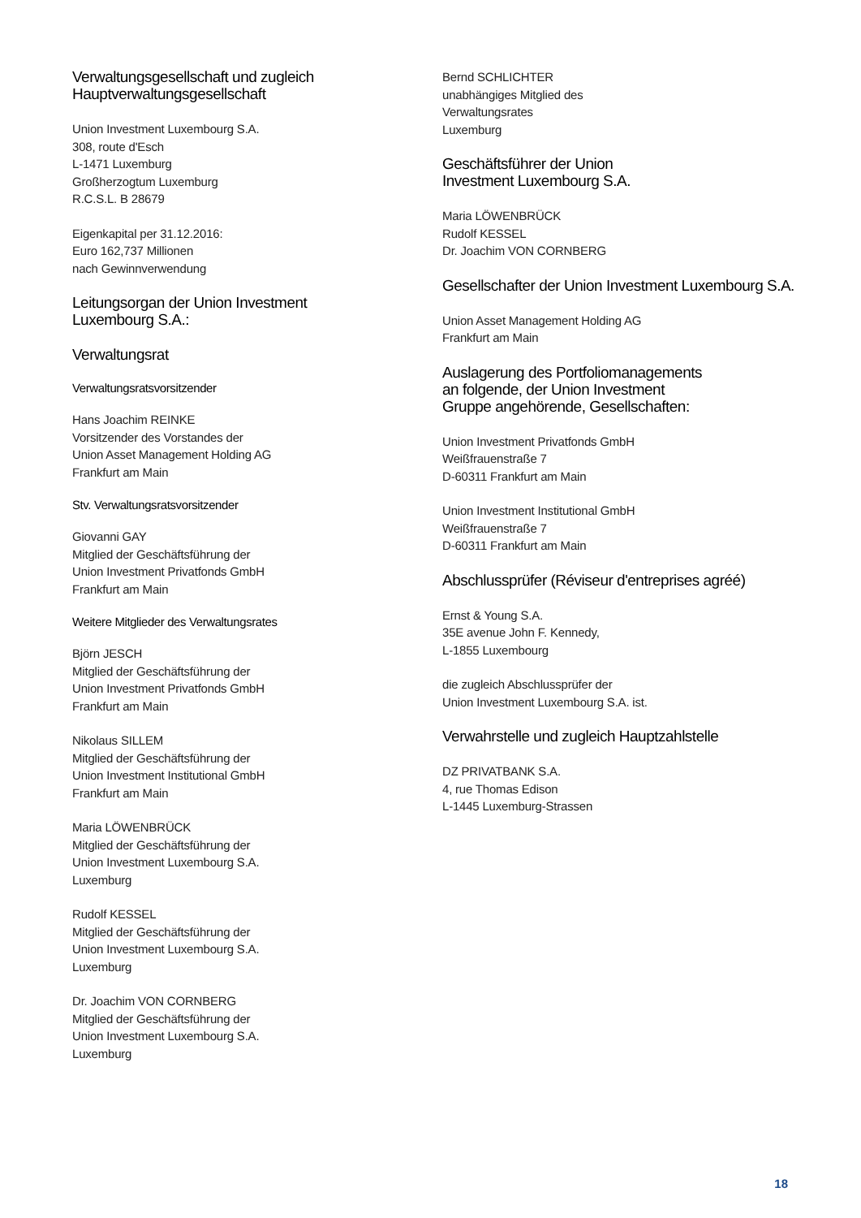Verwaltungsgesellschaft und zugleich
Hauptverwaltungsgesellschaft
Union Investment Luxembourg S.A.
308, route d'Esch
L-1471 Luxemburg
Großherzogtum Luxemburg
R.C.S.L. B 28679
Eigenkapital per 31.12.2016:
Euro 162,737 Millionen
nach Gewinnverwendung
Leitungsorgan der Union Investment
Luxembourg S.A.:
Verwaltungsrat
Verwaltungsratsvorsitzender
Hans Joachim REINKE
Vorsitzender des Vorstandes der
Union Asset Management Holding AG
Frankfurt am Main
Stv. Verwaltungsratsvorsitzender
Giovanni GAY
Mitglied der Geschäftsführung der
Union Investment Privatfonds GmbH
Frankfurt am Main
Weitere Mitglieder des Verwaltungsrates
Björn JESCH
Mitglied der Geschäftsführung der
Union Investment Privatfonds GmbH
Frankfurt am Main
Nikolaus SILLEM
Mitglied der Geschäftsführung der
Union Investment Institutional GmbH
Frankfurt am Main
Maria LÖWENBRÜCK
Mitglied der Geschäftsführung der
Union Investment Luxembourg S.A.
Luxemburg
Rudolf KESSEL
Mitglied der Geschäftsführung der
Union Investment Luxembourg S.A.
Luxemburg
Dr. Joachim VON CORNBERG
Mitglied der Geschäftsführung der
Union Investment Luxembourg S.A.
Luxemburg
Bernd SCHLICHTER
unabhängiges Mitglied des
Verwaltungsrates
Luxemburg
Geschäftsführer der Union
Investment Luxembourg S.A.
Maria LÖWENBRÜCK
Rudolf KESSEL
Dr. Joachim VON CORNBERG
Gesellschafter der Union Investment Luxembourg S.A.
Union Asset Management Holding AG
Frankfurt am Main
Auslagerung des Portfoliomanagements
an folgende, der Union Investment
Gruppe angehörende, Gesellschaften:
Union Investment Privatfonds GmbH
Weißfrauenstraße 7
D-60311 Frankfurt am Main
Union Investment Institutional GmbH
Weißfrauenstraße 7
D-60311 Frankfurt am Main
Abschlussprüfer (Réviseur d'entreprises agréé)
Ernst & Young S.A.
35E avenue John F. Kennedy,
L-1855 Luxembourg
die zugleich Abschlussprüfer der
Union Investment Luxembourg S.A. ist.
Verwahrstelle und zugleich Hauptzahlstelle
DZ PRIVATBANK S.A.
4, rue Thomas Edison
L-1445 Luxemburg-Strassen
18